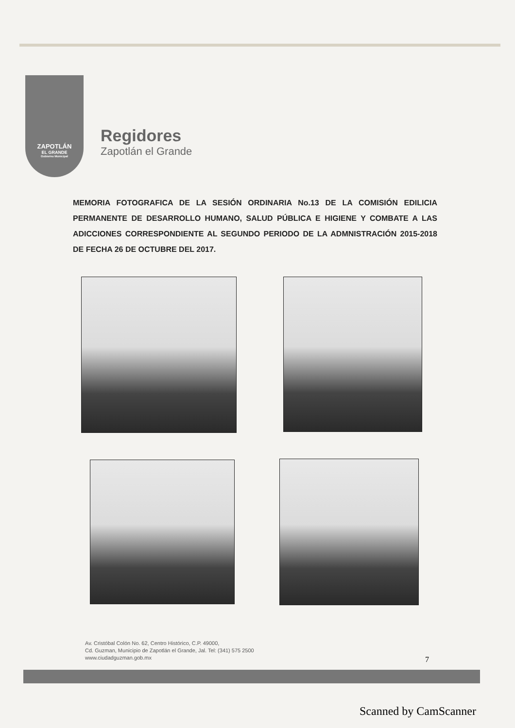ZAPOTLÁN
EL GRANDE
Gobierno Municipal
Regidores
Zapotlán el Grande
MEMORIA FOTOGRAFICA DE LA SESIÓN ORDINARIA No.13 DE LA COMISIÓN EDILICIA PERMANENTE DE DESARROLLO HUMANO, SALUD PÚBLICA E HIGIENE Y COMBATE A LAS ADICCIONES CORRESPONDIENTE AL SEGUNDO PERIODO DE LA ADMNISTRACIÓN 2015-2018 DE FECHA 26 DE OCTUBRE DEL 2017.
Av. Cristóbal Colón No. 62, Centro Histórico, C.P. 49000,
Cd. Guzman, Municipio de Zapotlán el Grande, Jal. Tel: (341) 575 2500
www.ciudadguzman.gob.mx
7
Scanned by CamScanner